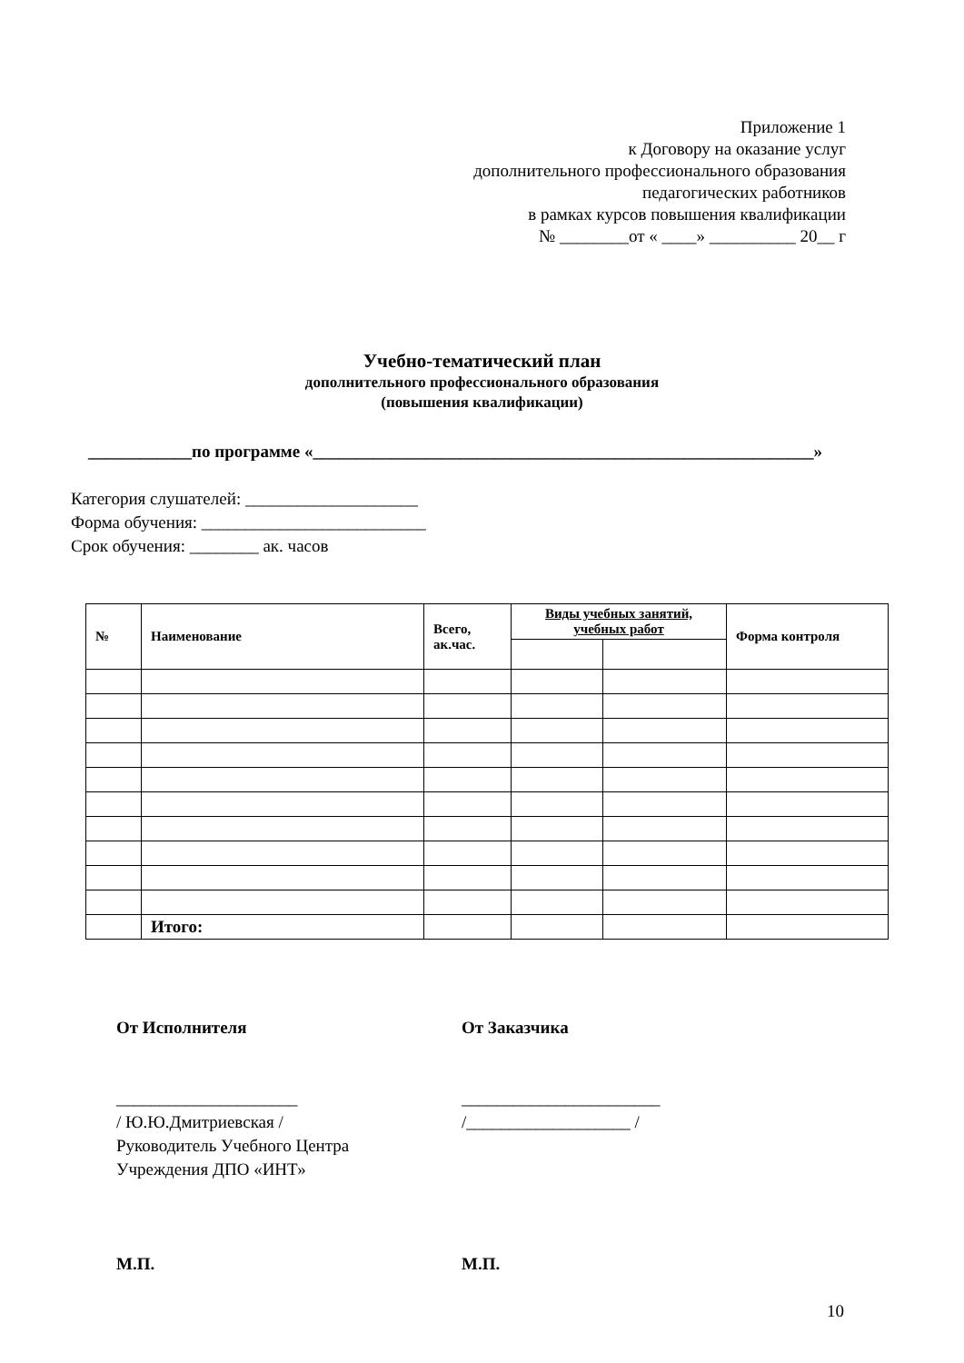Приложение 1
к Договору на оказание услуг
дополнительного профессионального образования
педагогических работников
в рамках курсов повышения квалификации
№ ________от « ____» __________ 20__ г
Учебно-тематический план
дополнительного профессионального образования
(повышения квалификации)
____________по программе «__________________________________________________________»
Категория слушателей: ____________________
Форма обучения: __________________________
Срок обучения: ________ ак. часов
| № | Наименование | Всего, ак.час. | Виды учебных занятий, учебных работ | | Форма контроля |
| --- | --- | --- | --- | --- | --- |
| | Итого: | | | | |
От Исполнителя
_____________________
/ Ю.Ю.Дмитриевская /
Руководитель Учебного Центра
Учреждения ДПО «ИНТ»
М.П.
От Заказчика
_______________________
/___________________ /
М.П.
10